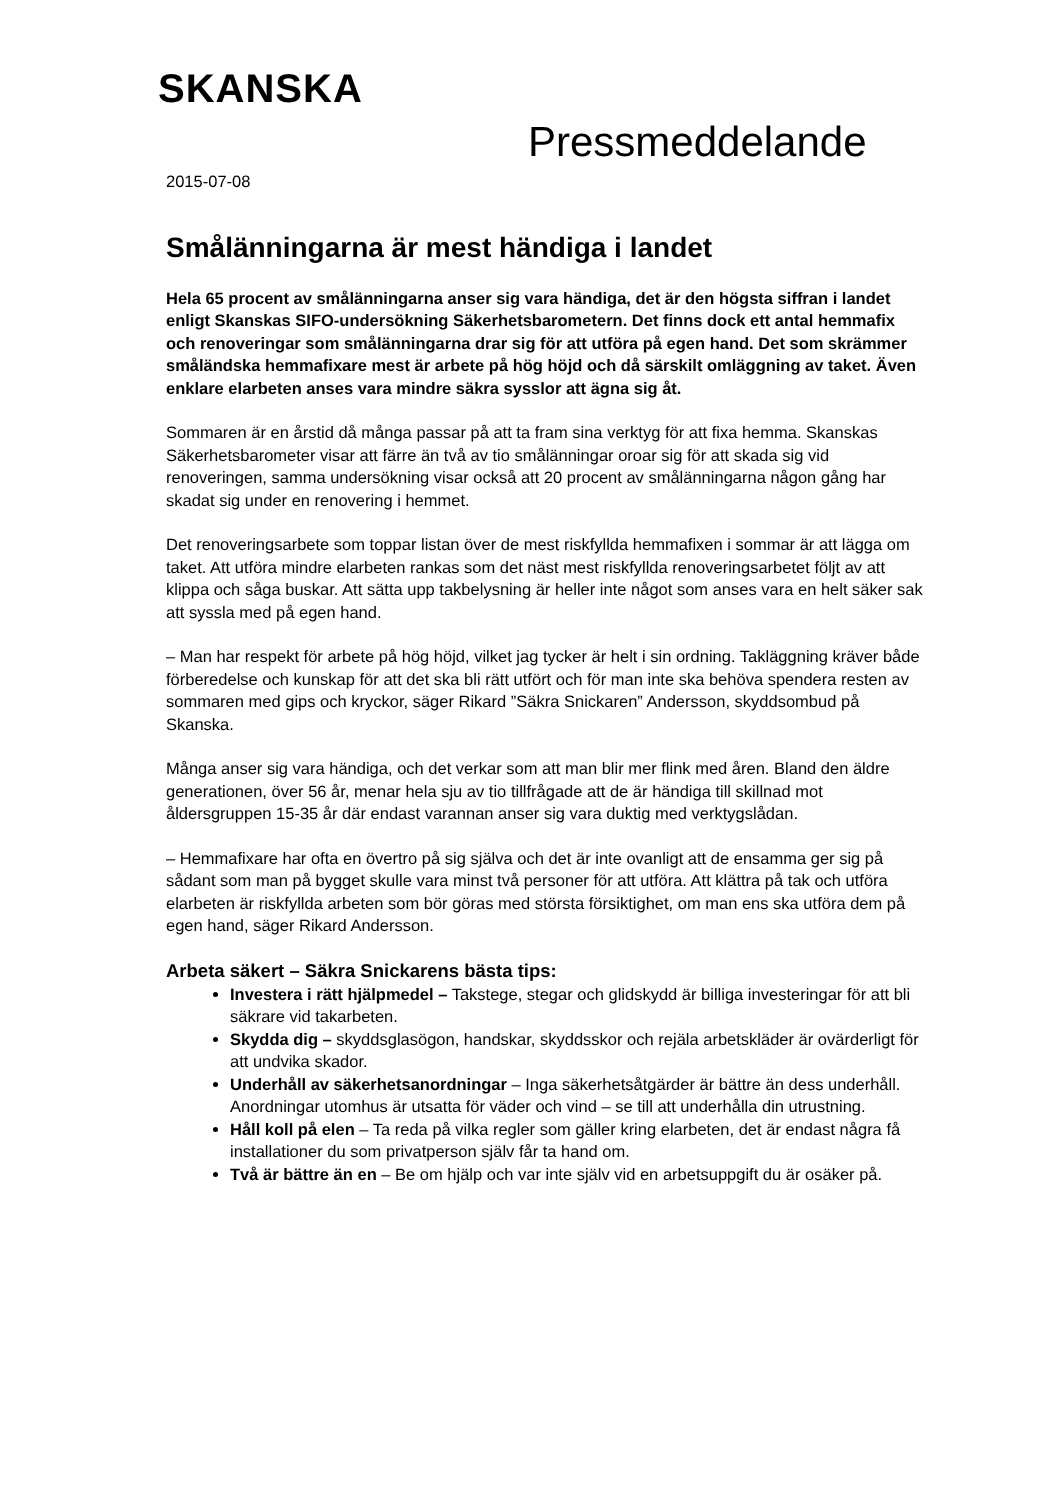SKANSKA
Pressmeddelande
2015-07-08
Smålänningarna är mest händiga i landet
Hela 65 procent av smålänningarna anser sig vara händiga, det är den högsta siffran i landet enligt Skanskas SIFO-undersökning Säkerhetsbarometern. Det finns dock ett antal hemmafix och renoveringar som smålänningarna drar sig för att utföra på egen hand. Det som skrämmer småländska hemmafixare mest är arbete på hög höjd och då särskilt omläggning av taket. Även enklare elarbeten anses vara mindre säkra sysslor att ägna sig åt.
Sommaren är en årstid då många passar på att ta fram sina verktyg för att fixa hemma. Skanskas Säkerhetsbarometer visar att färre än två av tio smålänningar oroar sig för att skada sig vid renoveringen, samma undersökning visar också att 20 procent av smålänningarna någon gång har skadat sig under en renovering i hemmet.
Det renoveringsarbete som toppar listan över de mest riskfyllda hemmafixen i sommar är att lägga om taket. Att utföra mindre elarbeten rankas som det näst mest riskfyllda renoveringsarbetet följt av att klippa och såga buskar. Att sätta upp takbelysning är heller inte något som anses vara en helt säker sak att syssla med på egen hand.
– Man har respekt för arbete på hög höjd, vilket jag tycker är helt i sin ordning. Takläggning kräver både förberedelse och kunskap för att det ska bli rätt utfört och för man inte ska behöva spendera resten av sommaren med gips och kryckor, säger Rikard ”Säkra Snickaren” Andersson, skyddsombud på Skanska.
Många anser sig vara händiga, och det verkar som att man blir mer flink med åren. Bland den äldre generationen, över 56 år, menar hela sju av tio tillfrågade att de är händiga till skillnad mot åldersgruppen 15-35 år där endast varannan anser sig vara duktig med verktygslådan.
– Hemmafixare har ofta en övertro på sig själva och det är inte ovanligt att de ensamma ger sig på sådant som man på bygget skulle vara minst två personer för att utföra. Att klättra på tak och utföra elarbeten är riskfyllda arbeten som bör göras med största försiktighet, om man ens ska utföra dem på egen hand, säger Rikard Andersson.
Arbeta säkert – Säkra Snickarens bästa tips:
Investera i rätt hjälpmedel – Takstege, stegar och glidskydd är billiga investeringar för att bli säkrare vid takarbeten.
Skydda dig – skyddsglasögon, handskar, skyddsskor och rejäla arbetskläder är ovärderligt för att undvika skador.
Underhåll av säkerhetsanordningar – Inga säkerhetsåtgärder är bättre än dess underhåll. Anordningar utomhus är utsatta för väder och vind – se till att underhålla din utrustning.
Håll koll på elen – Ta reda på vilka regler som gäller kring elarbeten, det är endast några få installationer du som privatperson själv får ta hand om.
Två är bättre än en – Be om hjälp och var inte själv vid en arbetsuppgift du är osäker på.